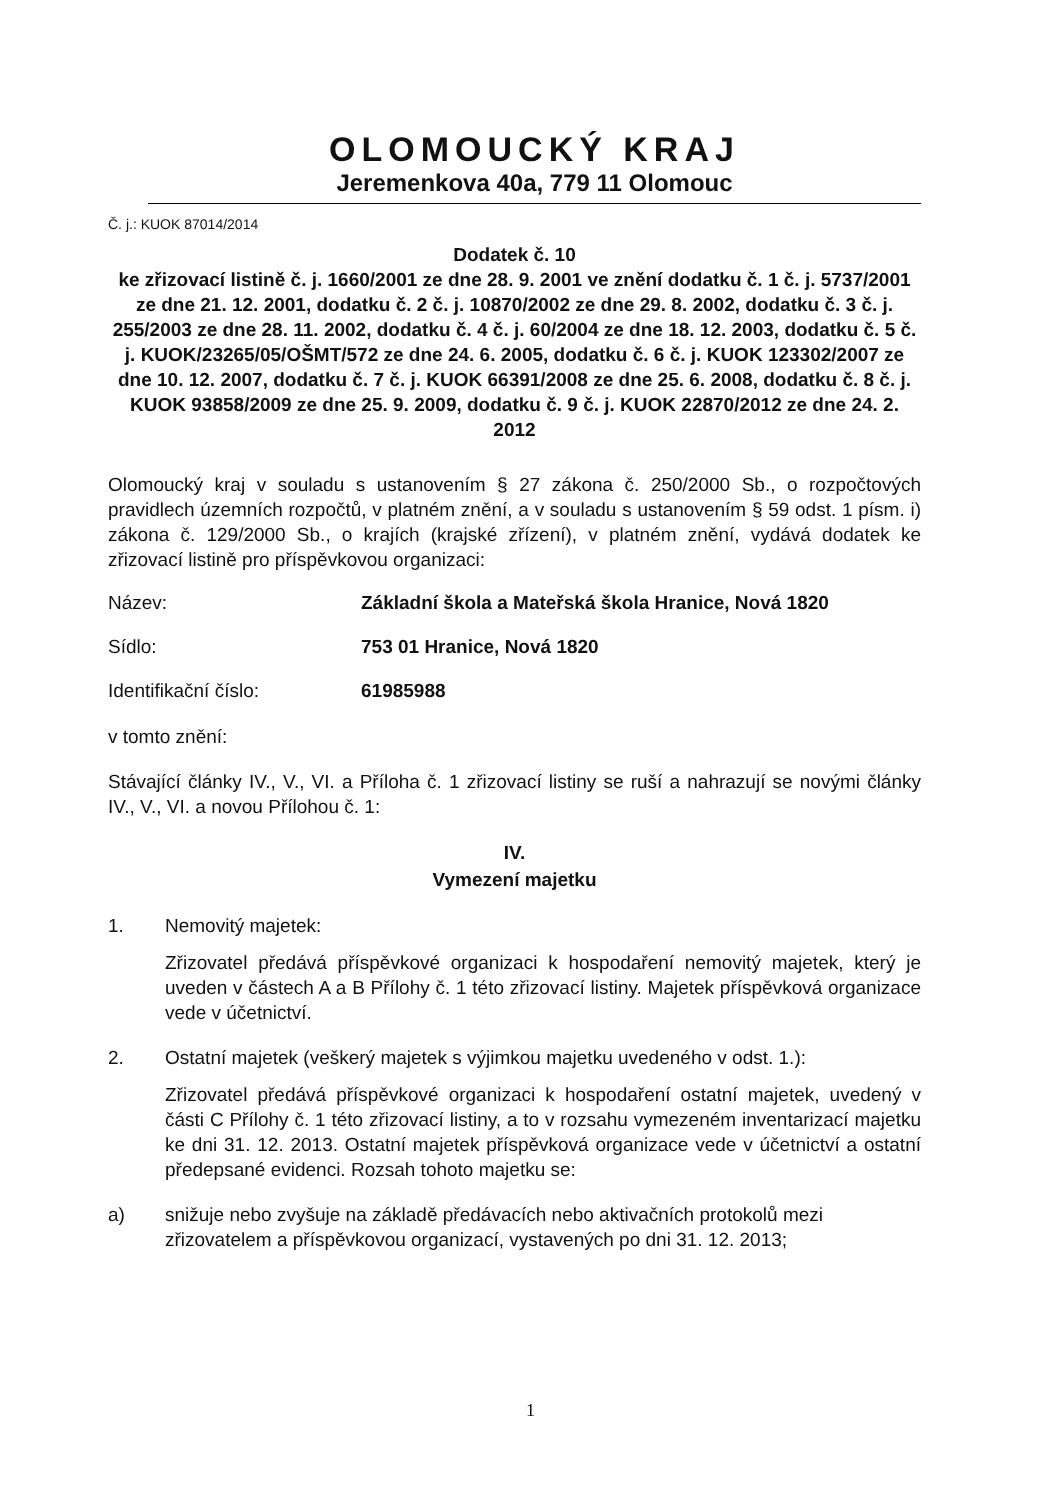OLOMOUCKÝ KRAJ
Jeremenkova 40a, 779 11 Olomouc
Č. j.: KUOK 87014/2014
Dodatek č. 10
ke zřizovací listině č. j. 1660/2001 ze dne 28. 9. 2001 ve znění dodatku č. 1 č. j. 5737/2001 ze dne 21. 12. 2001, dodatku č. 2 č. j. 10870/2002 ze dne 29. 8. 2002, dodatku č. 3 č. j. 255/2003 ze dne 28. 11. 2002, dodatku č. 4 č. j. 60/2004 ze dne 18. 12. 2003, dodatku č. 5 č. j. KUOK/23265/05/OŠMT/572 ze dne 24. 6. 2005, dodatku č. 6 č. j. KUOK 123302/2007 ze dne 10. 12. 2007, dodatku č. 7 č. j. KUOK 66391/2008 ze dne 25. 6. 2008, dodatku č. 8 č. j. KUOK 93858/2009 ze dne 25. 9. 2009, dodatku č. 9 č. j. KUOK 22870/2012 ze dne 24. 2. 2012
Olomoucký kraj v souladu s ustanovením § 27 zákona č. 250/2000 Sb., o rozpočtových pravidlech územních rozpočtů, v platném znění, a v souladu s ustanovením § 59 odst. 1 písm. i) zákona č. 129/2000 Sb., o krajích (krajské zřízení), v platném znění, vydává dodatek ke zřizovací listině pro příspěvkovou organizaci:
Název: Základní škola a Mateřská škola Hranice, Nová 1820
Sídlo: 753 01 Hranice, Nová 1820
Identifikační číslo: 61985988
v tomto znění:
Stávající články IV., V., VI. a Příloha č. 1 zřizovací listiny se ruší a nahrazují se novými články IV., V., VI. a novou Přílohou č. 1:
IV.
Vymezení majetku
1. Nemovitý majetek:
Zřizovatel předává příspěvkové organizaci k hospodaření nemovitý majetek, který je uveden v částech A a B Přílohy č. 1 této zřizovací listiny. Majetek příspěvková organizace vede v účetnictví.
2. Ostatní majetek (veškerý majetek s výjimkou majetku uvedeného v odst. 1.):
Zřizovatel předává příspěvkové organizaci k hospodaření ostatní majetek, uvedený v části C Přílohy č. 1 této zřizovací listiny, a to v rozsahu vymezeném inventarizací majetku ke dni 31. 12. 2013. Ostatní majetek příspěvková organizace vede v účetnictví a ostatní předepsané evidenci. Rozsah tohoto majetku se:
a) snižuje nebo zvyšuje na základě předávacích nebo aktivačních protokolů mezi zřizovatelem a příspěvkovou organizací, vystavených po dni 31. 12. 2013;
1